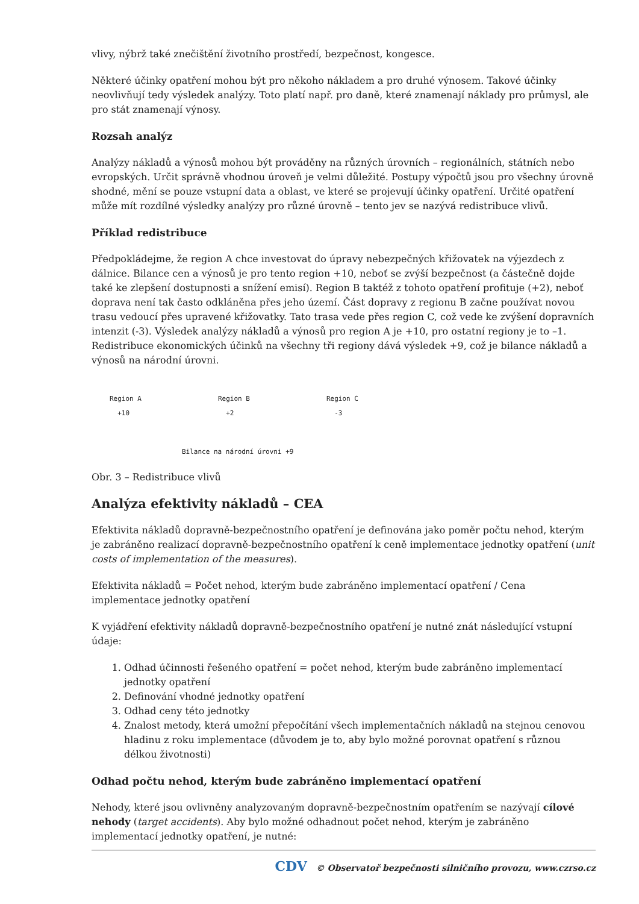vlivy, nýbrž také znečištění životního prostředí, bezpečnost, kongesce.
Některé účinky opatření mohou být pro někoho nákladem a pro druhé výnosem. Takové účinky neovlivňují tedy výsledek analýzy. Toto platí např. pro daně, které znamenají náklady pro průmysl, ale pro stát znamenají výnosy.
Rozsah analýz
Analýzy nákladů a výnosů mohou být prováděny na různých úrovních – regionálních, státních nebo evropských. Určit správně vhodnou úroveň je velmi důležité. Postupy výpočtů jsou pro všechny úrovně shodné, mění se pouze vstupní data a oblast, ve které se projevují účinky opatření. Určité opatření může mít rozdílné výsledky analýzy pro různé úrovně – tento jev se nazývá redistribuce vlivů.
Příklad redistribuce
Předpokládejme, že region A chce investovat do úpravy nebezpečných křižovatek na výjezdech z dálnice. Bilance cen a výnosů je pro tento region +10, neboť se zvýší bezpečnost (a částečně dojde také ke zlepšení dostupnosti a snížení emisí). Region B taktéž z tohoto opatření profituje (+2), neboť doprava není tak často odkláněna přes jeho území. Část dopravy z regionu B začne používat novou trasu vedoucí přes upravené křižovatky. Tato trasa vede přes region C, což vede ke zvýšení dopravních intenzit (-3). Výsledek analýzy nákladů a výnosů pro region A je +10, pro ostatní regiony je to –1. Redistribuce ekonomických účinků na všechny tři regiony dává výsledek +9, což je bilance nákladů a výnosů na národní úrovni.
Region A
+10
Region B
+2
Region C
-3
Bilance na národní úrovni +9
Obr. 3 – Redistribuce vlivů
Analýza efektivity nákladů – CEA
Efektivita nákladů dopravně-bezpečnostního opatření je definována jako poměr počtu nehod, kterým je zabráněno realizací dopravně-bezpečnostního opatření k ceně implementace jednotky opatření (unit costs of implementation of the measures).
Efektivita nákladů = Počet nehod, kterým bude zabráněno implementací opatření / Cena implementace jednotky opatření
K vyjádření efektivity nákladů dopravně-bezpečnostního opatření je nutné znát následující vstupní údaje:
1. Odhad účinnosti řešeného opatření = počet nehod, kterým bude zabráněno implementací jednotky opatření
2. Definování vhodné jednotky opatření
3. Odhad ceny této jednotky
4. Znalost metody, která umožní přepočítání všech implementačních nákladů na stejnou cenovou hladinu z roku implementace (důvodem je to, aby bylo možné porovnat opatření s různou délkou životnosti)
Odhad počtu nehod, kterým bude zabráněno implementací opatření
Nehody, které jsou ovlivněny analyzovaným dopravně-bezpečnostním opatřením se nazývají cílové nehody (target accidents). Aby bylo možné odhadnout počet nehod, kterým je zabráněno implementací jednotky opatření, je nutné:
CDV © Observatoř bezpečnosti silničního provozu, www.czrso.cz